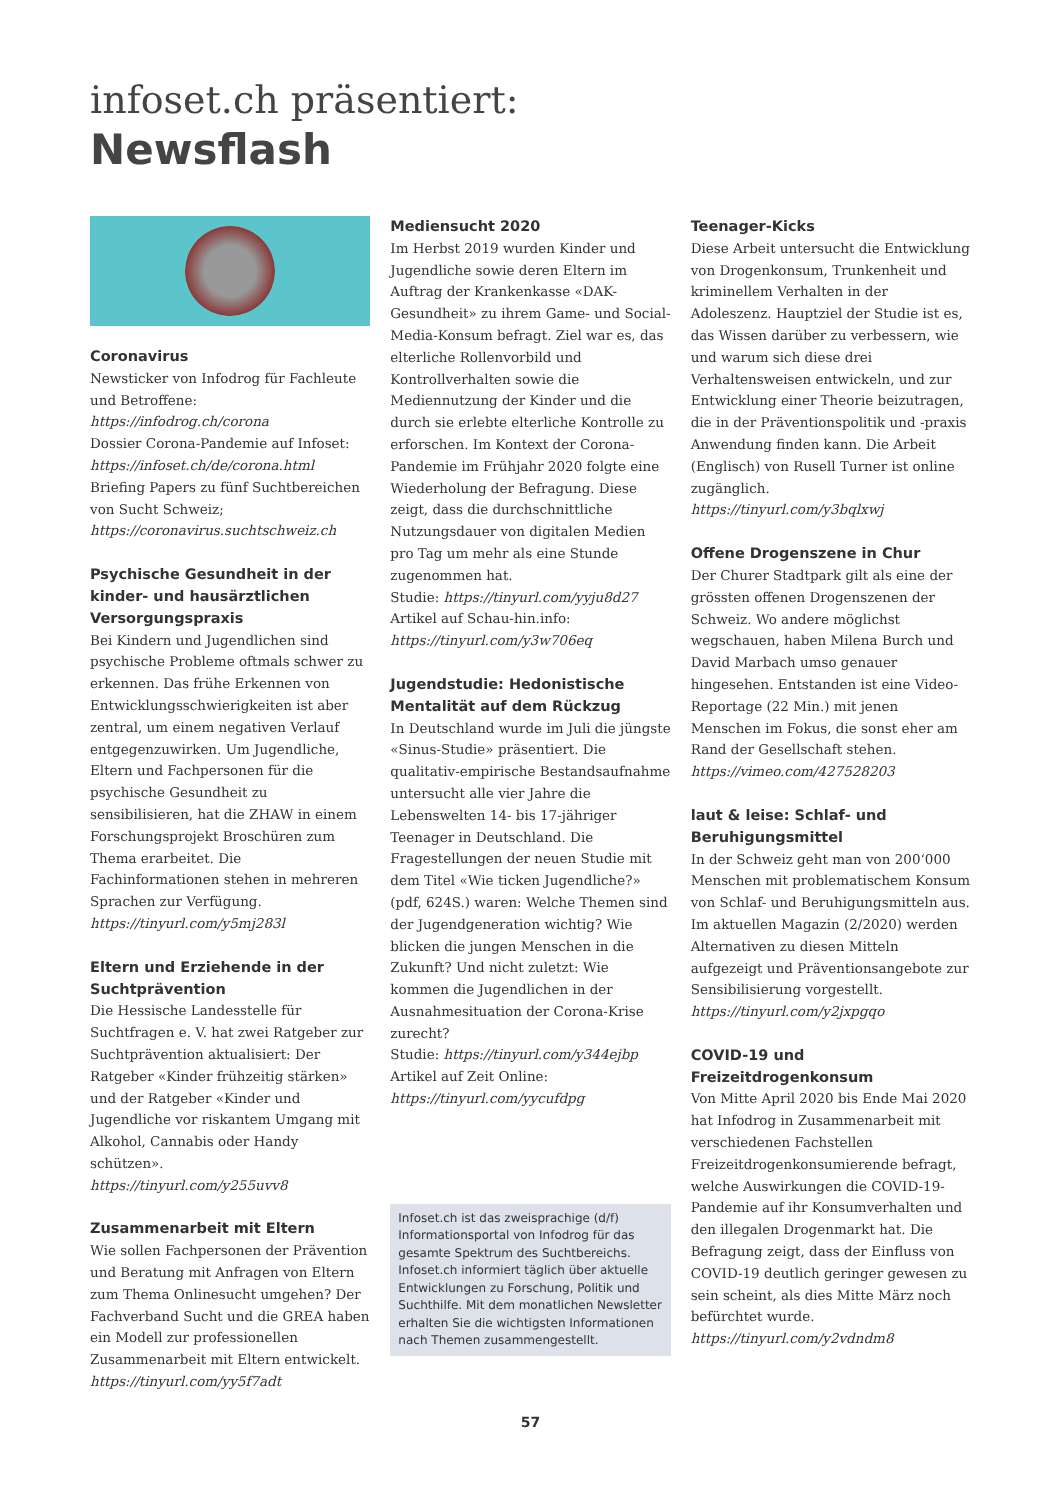infoset.ch präsentiert:
Newsflash
Coronavirus
Newsticker von Infodrog für Fachleute und Betroffene:
https://infodrog.ch/corona
Dossier Corona-Pandemie auf Infoset:
https://infoset.ch/de/corona.html
Briefing Papers zu fünf Suchtbereichen von Sucht Schweiz;
https://coronavirus.suchtschweiz.ch
Psychische Gesundheit in der kinder- und hausärztlichen Versorgungspraxis
Bei Kindern und Jugendlichen sind psychische Probleme oftmals schwer zu erkennen. Das frühe Erkennen von Entwicklungsschwierigkeiten ist aber zentral, um einem negativen Verlauf entgegenzuwirken. Um Jugendliche, Eltern und Fachpersonen für die psychische Gesundheit zu sensibilisieren, hat die ZHAW in einem Forschungsprojekt Broschüren zum Thema erarbeitet. Die Fachinformationen stehen in mehreren Sprachen zur Verfügung.
https://tinyurl.com/y5mj283l
Eltern und Erziehende in der Suchtprävention
Die Hessische Landesstelle für Suchtfragen e. V. hat zwei Ratgeber zur Suchtprävention aktualisiert: Der Ratgeber «Kinder frühzeitig stärken» und der Ratgeber «Kinder und Jugendliche vor riskantem Umgang mit Alkohol, Cannabis oder Handy schützen».
https://tinyurl.com/y255uvv8
Zusammenarbeit mit Eltern
Wie sollen Fachpersonen der Prävention und Beratung mit Anfragen von Eltern zum Thema Onlinesucht umgehen? Der Fachverband Sucht und die GREA haben ein Modell zur professionellen Zusammenarbeit mit Eltern entwickelt.
https://tinyurl.com/yy5f7adt
Mediensucht 2020
Im Herbst 2019 wurden Kinder und Jugendliche sowie deren Eltern im Auftrag der Krankenkasse «DAK-Gesundheit» zu ihrem Game- und Social-Media-Konsum befragt. Ziel war es, das elterliche Rollenvorbild und Kontrollverhalten sowie die Mediennutzung der Kinder und die durch sie erlebte elterliche Kontrolle zu erforschen. Im Kontext der Corona-Pandemie im Frühjahr 2020 folgte eine Wiederholung der Befragung. Diese zeigt, dass die durchschnittliche Nutzungsdauer von digitalen Medien pro Tag um mehr als eine Stunde zugenommen hat.
Studie: https://tinyurl.com/yyju8d27
Artikel auf Schau-hin.info:
https://tinyurl.com/y3w706eq
Jugendstudie: Hedonistische Mentalität auf dem Rückzug
In Deutschland wurde im Juli die jüngste «Sinus-Studie» präsentiert. Die qualitativ-empirische Bestandsaufnahme untersucht alle vier Jahre die Lebenswelten 14- bis 17-jähriger Teenager in Deutschland. Die Fragestellungen der neuen Studie mit dem Titel «Wie ticken Jugendliche?» (pdf, 624S.) waren: Welche Themen sind der Jugendgeneration wichtig? Wie blicken die jungen Menschen in die Zukunft? Und nicht zuletzt: Wie kommen die Jugendlichen in der Ausnahmesituation der Corona-Krise zurecht?
Studie: https://tinyurl.com/y344ejbp
Artikel auf Zeit Online:
https://tinyurl.com/yycufdpg
Infoset.ch ist das zweisprachige (d/f) Informationsportal von Infodrog für das gesamte Spektrum des Suchtbereichs. Infoset.ch informiert täglich über aktuelle Entwicklungen zu Forschung, Politik und Suchthilfe. Mit dem monatlichen Newsletter erhalten Sie die wichtigsten Informationen nach Themen zusammengestellt.
Teenager-Kicks
Diese Arbeit untersucht die Entwicklung von Drogenkonsum, Trunkenheit und kriminellem Verhalten in der Adoleszenz. Hauptziel der Studie ist es, das Wissen darüber zu verbessern, wie und warum sich diese drei Verhaltensweisen entwickeln, und zur Entwicklung einer Theorie beizutragen, die in der Präventionspolitik und -praxis Anwendung finden kann. Die Arbeit (Englisch) von Rusell Turner ist online zugänglich.
https://tinyurl.com/y3bqlxwj
Offene Drogenszene in Chur
Der Churer Stadtpark gilt als eine der grössten offenen Drogenszenen der Schweiz. Wo andere möglichst wegschauen, haben Milena Burch und David Marbach umso genauer hingesehen. Entstanden ist eine Video-Reportage (22 Min.) mit jenen Menschen im Fokus, die sonst eher am Rand der Gesellschaft stehen.
https://vimeo.com/427528203
laut & leise: Schlaf- und Beruhigungsmittel
In der Schweiz geht man von 200‘000 Menschen mit problematischem Konsum von Schlaf- und Beruhigungsmitteln aus. Im aktuellen Magazin (2/2020) werden Alternativen zu diesen Mitteln aufgezeigt und Präventionsangebote zur Sensibilisierung vorgestellt.
https://tinyurl.com/y2jxpgqo
COVID-19 und Freizeitdrogenkonsum
Von Mitte April 2020 bis Ende Mai 2020 hat Infodrog in Zusammenarbeit mit verschiedenen Fachstellen Freizeitdrogenkonsumierende befragt, welche Auswirkungen die COVID-19-Pandemie auf ihr Konsumverhalten und den illegalen Drogenmarkt hat. Die Befragung zeigt, dass der Einfluss von COVID-19 deutlich geringer gewesen zu sein scheint, als dies Mitte März noch befürchtet wurde.
https://tinyurl.com/y2vdndm8
57